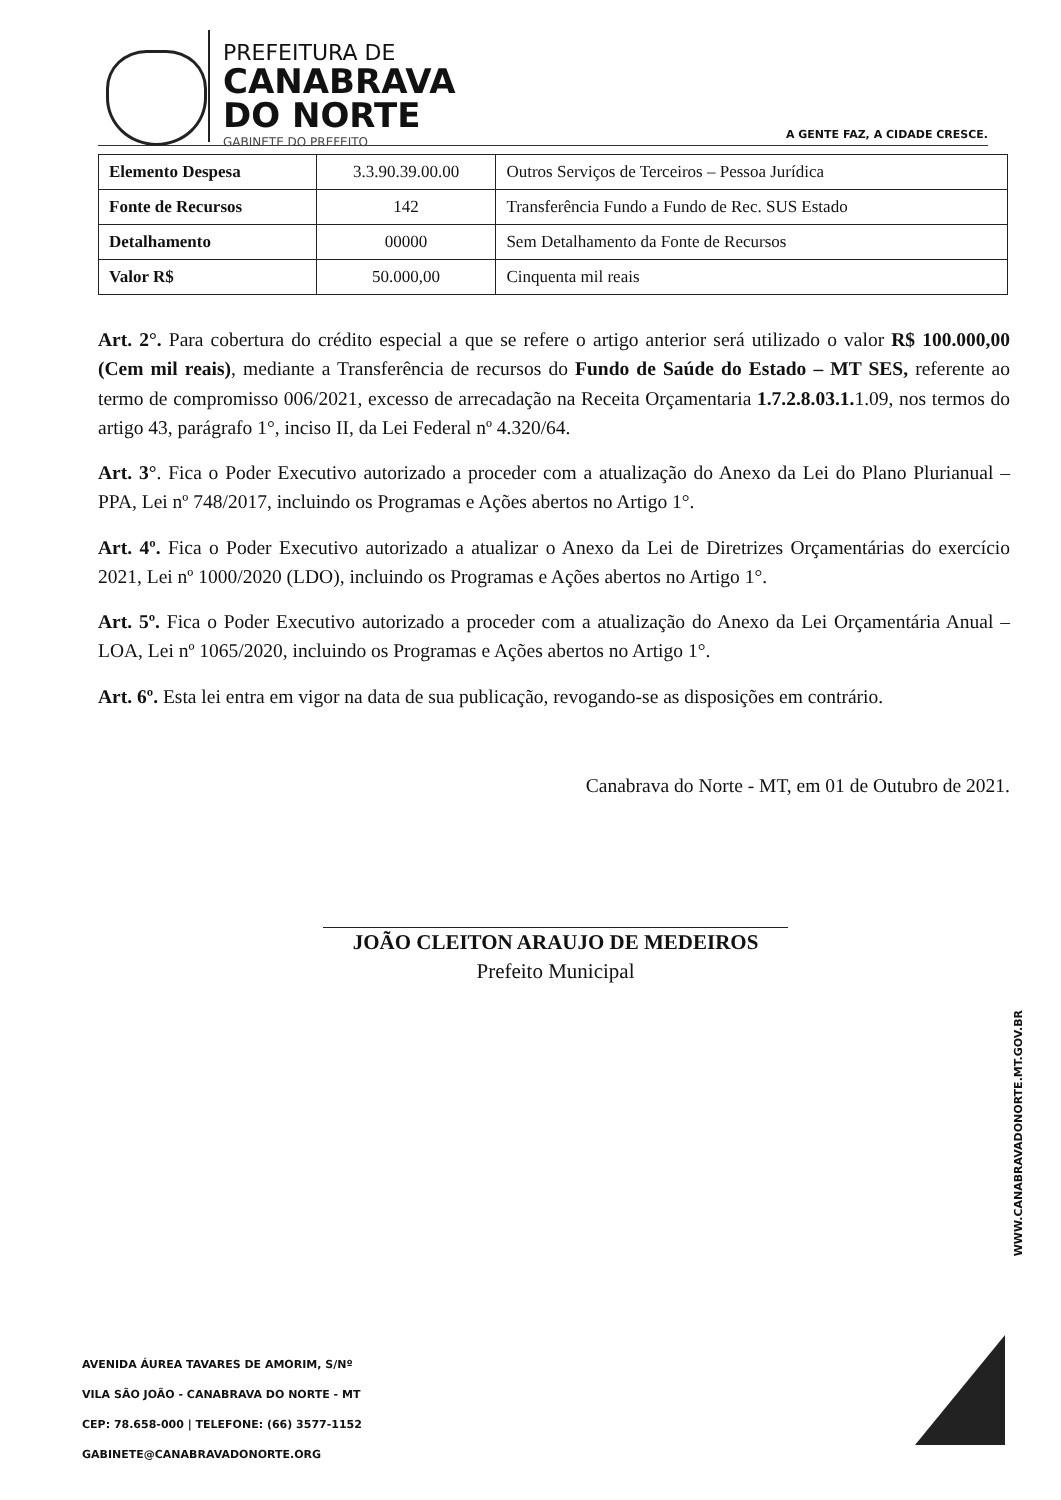PREFEITURA DE
CANABRAVA
DO NORTE
GABINETE DO PREFEITO
A GENTE FAZ, A CIDADE CRESCE.
| Elemento Despesa | 3.3.90.39.00.00 | Outros Serviços de Terceiros – Pessoa Jurídica |
| Fonte de Recursos | 142 | Transferência Fundo a Fundo de Rec. SUS Estado |
| Detalhamento | 00000 | Sem Detalhamento da Fonte de Recursos |
| Valor R$ | 50.000,00 | Cinquenta mil reais |
Art. 2°. Para cobertura do crédito especial a que se refere o artigo anterior será utilizado o valor R$ 100.000,00 (Cem mil reais), mediante a Transferência de recursos do Fundo de Saúde do Estado – MT SES, referente ao termo de compromisso 006/2021, excesso de arrecadação na Receita Orçamentaria 1.7.2.8.03.1. 1.09, nos termos do artigo 43, parágrafo 1°, inciso II, da Lei Federal nº 4.320/64.
Art. 3°. Fica o Poder Executivo autorizado a proceder com a atualização do Anexo da Lei do Plano Plurianual – PPA, Lei nº 748/2017, incluindo os Programas e Ações abertos no Artigo 1°.
Art. 4º. Fica o Poder Executivo autorizado a atualizar o Anexo da Lei de Diretrizes Orçamentárias do exercício 2021, Lei nº 1000/2020 (LDO), incluindo os Programas e Ações abertos no Artigo 1°.
Art. 5º. Fica o Poder Executivo autorizado a proceder com a atualização do Anexo da Lei Orçamentária Anual – LOA, Lei nº 1065/2020, incluindo os Programas e Ações abertos no Artigo 1°.
Art. 6º. Esta lei entra em vigor na data de sua publicação, revogando-se as disposições em contrário.
Canabrava do Norte - MT, em 01 de Outubro de 2021.
JOÃO CLEITON ARAUJO DE MEDEIROS
Prefeito Municipal
WWW.CANABRAVADONORTE.MT.GOV.BR
AVENIDA ÁUREA TAVARES DE AMORIM, S/Nº
VILA SÃO JOÃO - CANABRAVA DO NORTE - MT
CEP: 78.658-000 | TELEFONE: (66) 3577-1152
GABINETE@CANABRAVADONORTE.ORG